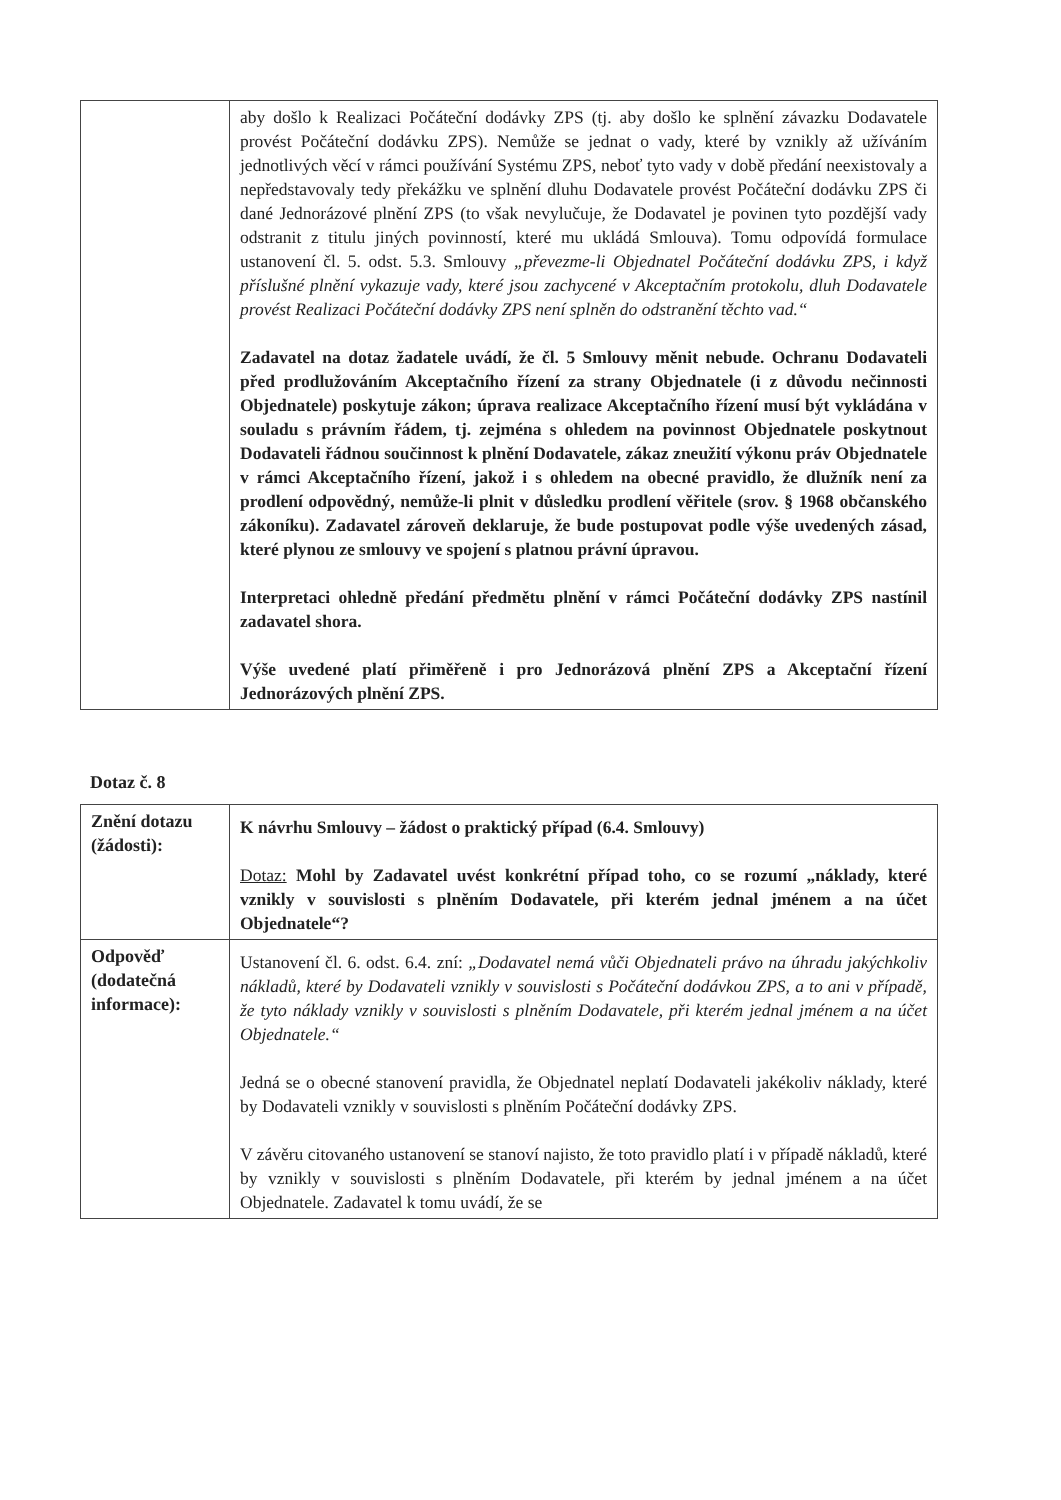| | aby došlo k Realizaci Počáteční dodávky ZPS (tj. aby došlo ke splnění závazku Dodavatele provést Počáteční dodávku ZPS). Nemůže se jednat o vady, které by vznikly až užíváním jednotlivých věcí v rámci používání Systému ZPS, neboť tyto vady v době předání neexistovaly a nepředstavovaly tedy překážku ve splnění dluhu Dodavatele provést Počáteční dodávku ZPS či dané Jednorázové plnění ZPS (to však nevylučuje, že Dodavatel je povinen tyto pozdější vady odstranit z titulu jiných povinností, které mu ukládá Smlouva). Tomu odpovídá formulace ustanovení čl. 5. odst. 5.3. Smlouvy „převezme-li Objednatel Počáteční dodávku ZPS, i když příslušné plnění vykazuje vady, které jsou zachycené v Akceptačním protokolu, dluh Dodavatele provést Realizaci Počáteční dodávky ZPS není splněn do odstranění těchto vad.“ Zadavatel na dotaz žadatele uvádí, že čl. 5 Smlouvy měnit nebude. Ochranu Dodavateli před prodlužováním Akceptačního řízení za strany Objednatele (i z důvodu nečinnosti Objednatele) poskytuje zákon; úprava realizace Akceptačního řízení musí být vykládána v souladu s právním řádem, tj. zejména s ohledem na povinnost Objednatele poskytnout Dodavateli řádnou součinnost k plnění Dodavatele, zákaz zneužití výkonu práv Objednatele v rámci Akceptačního řízení, jakož i s ohledem na obecné pravidlo, že dlužník není za prodlení odpovědný, nemůže-li plnit v důsledku prodlení věřitele (srov. § 1968 občanského zákoníku). Zadavatel zároveň deklaruje, že bude postupovat podle výše uvedených zásad, které plynou ze smlouvy ve spojení s platnou právní úpravou. Interpretaci ohledně předání předmětu plnění v rámci Počáteční dodávky ZPS nastínil zadavatel shora. Výše uvedené platí přiměřeně i pro Jednorázová plnění ZPS a Akceptační řízení Jednorázových plnění ZPS. |
Dotaz č. 8
| Znění dotazu (žádosti): | K návrhu Smlouvy – žádost o praktický případ (6.4. Smlouvy) Dotaz: Mohl by Zadavatel uvést konkrétní případ toho, co se rozumí „náklady, které vznikly v souvislosti s plněním Dodavatele, při kterém jednal jménem a na účet Objednatele“? |
| Odpověď (dodatečná informace): | Ustanovení čl. 6. odst. 6.4. zní: „Dodavatel nemá vůči Objednateli právo na úhradu jakýchkoliv nákladů, které by Dodavateli vznikly v souvislosti s Počáteční dodávkou ZPS, a to ani v případě, že tyto náklady vznikly v souvislosti s plněním Dodavatele, při kterém jednal jménem a na účet Objednatele.“ Jedná se o obecné stanovení pravidla, že Objednatel neplatí Dodavateli jakékoliv náklady, které by Dodavateli vznikly v souvislosti s plněním Počáteční dodávky ZPS. V závěru citovaného ustanovení se stanoví najisto, že toto pravidlo platí i v případě nákladů, které by vznikly v souvislosti s plněním Dodavatele, při kterém by jednal jménem a na účet Objednatele. Zadavatel k tomu uvádí, že se |